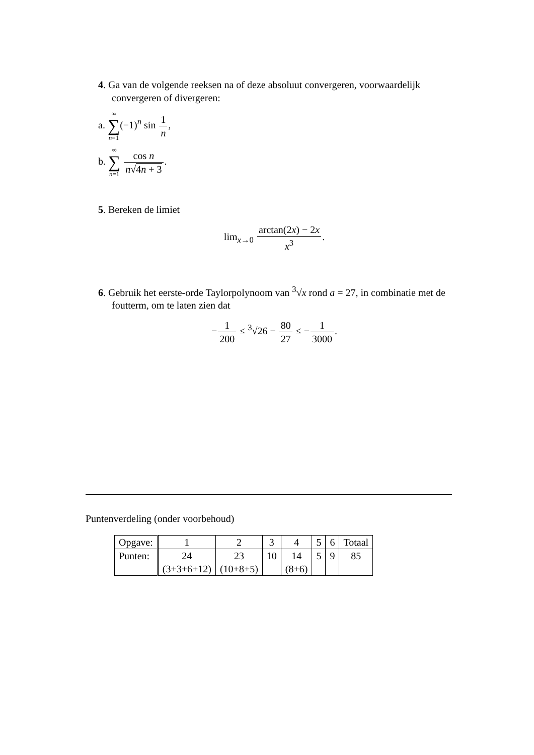4. Ga van de volgende reeksen na of deze absoluut convergeren, voorwaardelijk convergeren of divergeren:
a. ∞ ∑ n=1(−1)<sup>n</sup> sin 1 n,
b. ∞ ∑ n=1 cos n n√4n + 3.
5. Bereken de limiet
lim<sub>x→0</sub> arctan(2x) − 2x x<sup>3</sup>.
6. Gebruik het eerste-orde Taylorpolynoom van <sup>3</sup>√x rond a = 27, in combinatie met de foutterm, om te laten zien dat
−1 200 ≤ <sup>3</sup>√26 − 80 27 ≤ −1 3000.
Puntenverdeling (onder voorbehoud)
| Opgave: | 1 | 2 | 3 | 4 | 5 | 6 | Totaal |
| Punten: | 24 (3+3+6+12) | 23 (10+8+5) | 10 | 14 (8+6) | 5 | 9 | 85 |